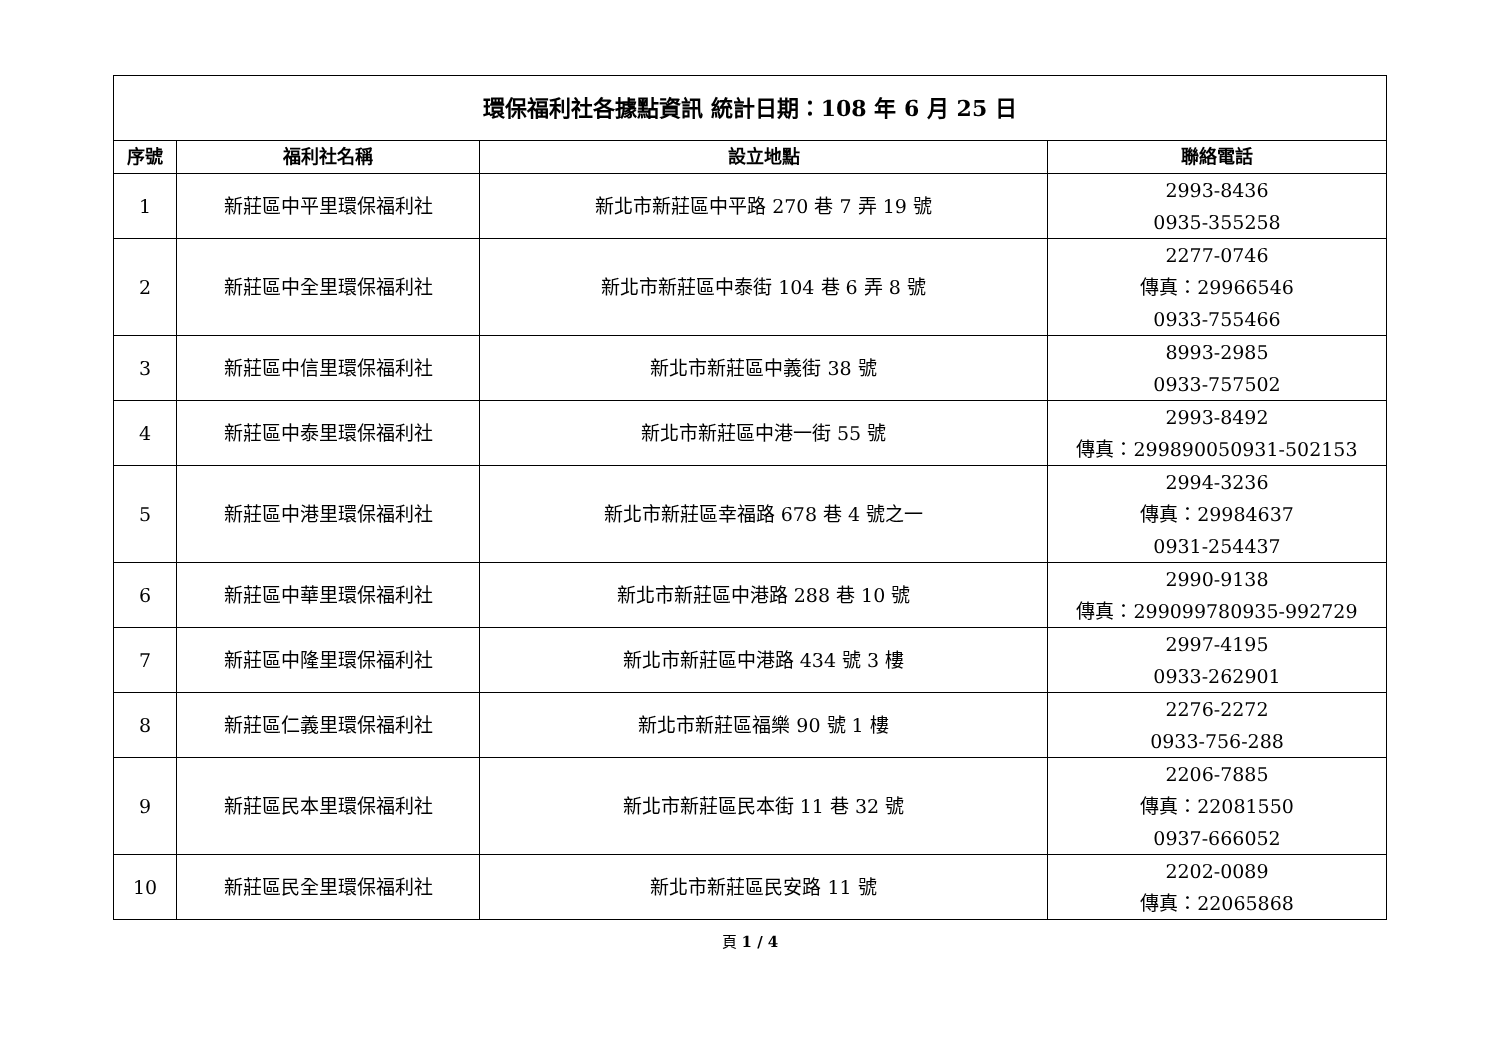| 環保福利社各據點資訊 統計日期：108 年 6 月 25 日 | | | |
| 序號 | 福利社名稱 | 設立地點 | 聯絡電話 |
| 1 | 新莊區中平里環保福利社 | 新北市新莊區中平路 270 巷 7 弄 19 號 | 2993-8436 0935-355258 |
| 2 | 新莊區中全里環保福利社 | 新北市新莊區中泰街 104 巷 6 弄 8 號 | 2277-0746 傳真：29966546 0933-755466 |
| 3 | 新莊區中信里環保福利社 | 新北市新莊區中義街 38 號 | 8993-2985 0933-757502 |
| 4 | 新莊區中泰里環保福利社 | 新北市新莊區中港一街 55 號 | 2993-8492 傳真：299890050931-502153 |
| 5 | 新莊區中港里環保福利社 | 新北市新莊區幸福路 678 巷 4 號之一 | 2994-3236 傳真：29984637 0931-254437 |
| 6 | 新莊區中華里環保福利社 | 新北市新莊區中港路 288 巷 10 號 | 2990-9138 傳真：299099780935-992729 |
| 7 | 新莊區中隆里環保福利社 | 新北市新莊區中港路 434 號 3 樓 | 2997-4195 0933-262901 |
| 8 | 新莊區仁義里環保福利社 | 新北市新莊區福樂 90 號 1 樓 | 2276-2272 0933-756-288 |
| 9 | 新莊區民本里環保福利社 | 新北市新莊區民本街 11 巷 32 號 | 2206-7885 傳真：22081550 0937-666052 |
| 10 | 新莊區民全里環保福利社 | 新北市新莊區民安路 11 號 | 2202-0089 傳真：22065868 |
頁 1 / 4